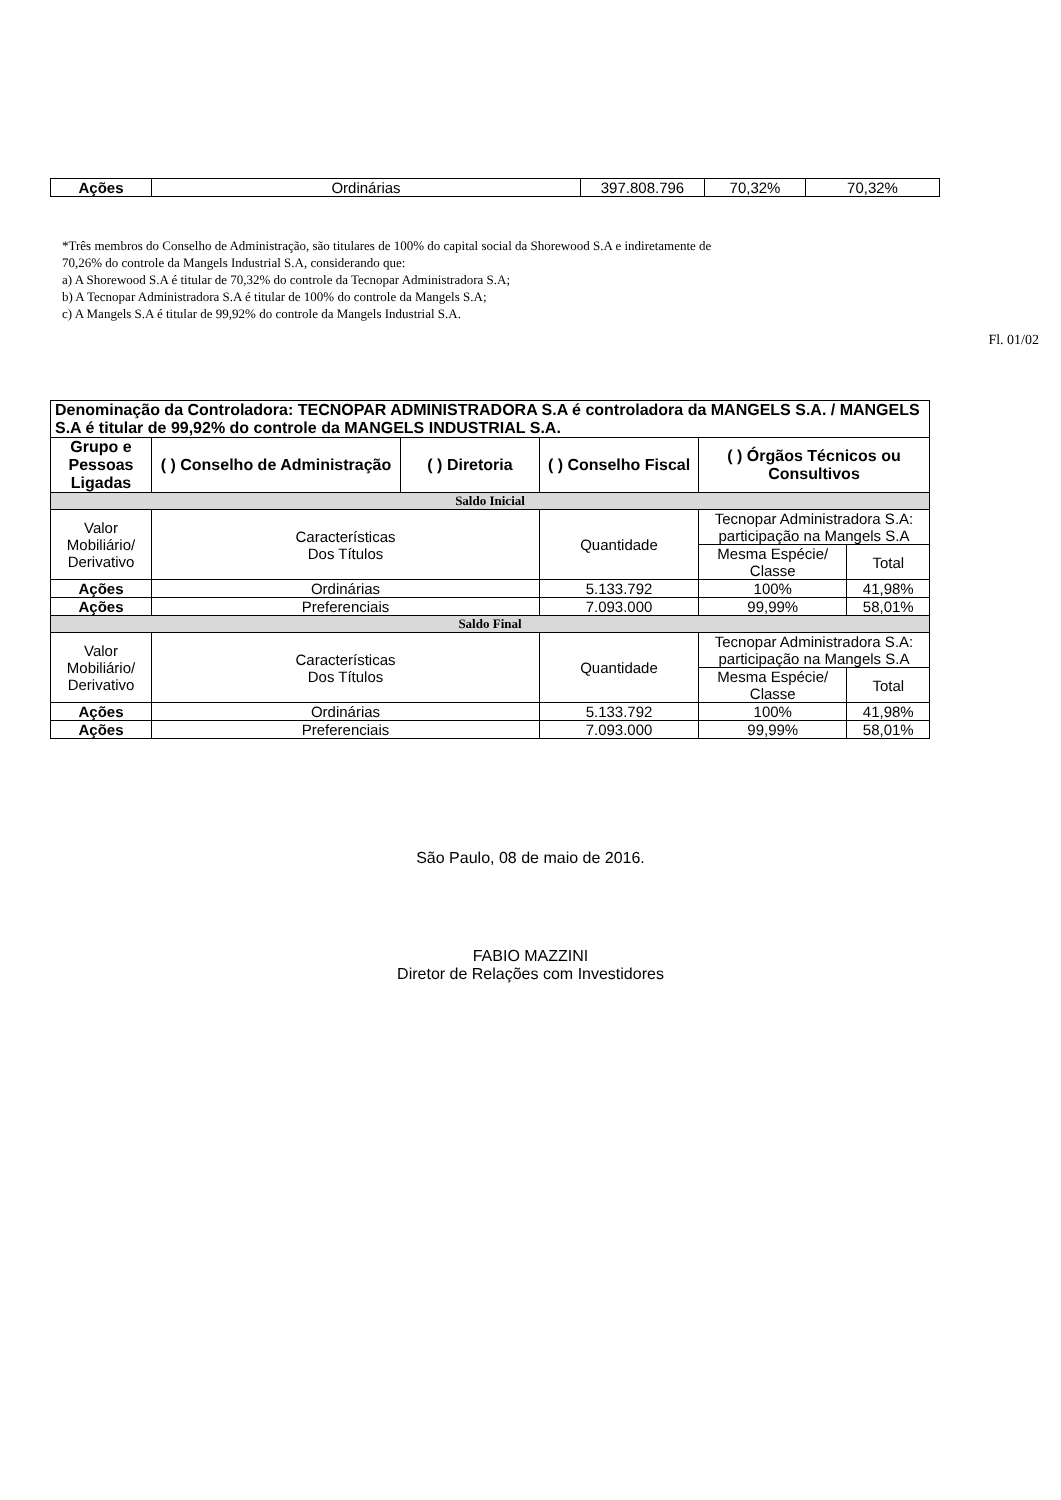| Ações | Ordinárias | 397.808.796 | 70,32% | 70,32% |
*Três membros do Conselho de Administração, são titulares de 100% do capital social da Shorewood S.A e indiretamente de
70,26% do controle da Mangels Industrial S.A, considerando que:
a) A Shorewood S.A é titular de 70,32% do controle da Tecnopar Administradora S.A;
b) A Tecnopar Administradora S.A é titular de 100% do controle da Mangels S.A;
c) A Mangels S.A é titular de 99,92% do controle da Mangels Industrial S.A.
Fl. 01/02
| Denominação da Controladora: TECNOPAR ADMINISTRADORA S.A é controladora da MANGELS S.A. / MANGELS S.A é titular de 99,92% do controle da MANGELS INDUSTRIAL S.A. | | | | | |
| Grupo e Pessoas Ligadas | ( ) Conselho de Administração | ( ) Diretoria | ( ) Conselho Fiscal | ( ) Órgãos Técnicos ou Consultivos | |
| Saldo Inicial | | | | | |
| Valor Mobiliário/ Derivativo | Características Dos Títulos | | Quantidade | Tecnopar Administradora S.A: participação na Mangels S.A | |
| | | | | Mesma Espécie/ Classe | Total |
| Ações | Ordinárias | | 5.133.792 | 100% | 41,98% |
| Ações | Preferenciais | | 7.093.000 | 99,99% | 58,01% |
| Saldo Final | | | | | |
| Valor Mobiliário/ Derivativo | Características Dos Títulos | | Quantidade | Tecnopar Administradora S.A: participação na Mangels S.A | |
| | | | | Mesma Espécie/ Classe | Total |
| Ações | Ordinárias | | 5.133.792 | 100% | 41,98% |
| Ações | Preferenciais | | 7.093.000 | 99,99% | 58,01% |
São Paulo, 08 de maio de 2016.
FABIO MAZZINI
Diretor de Relações com Investidores